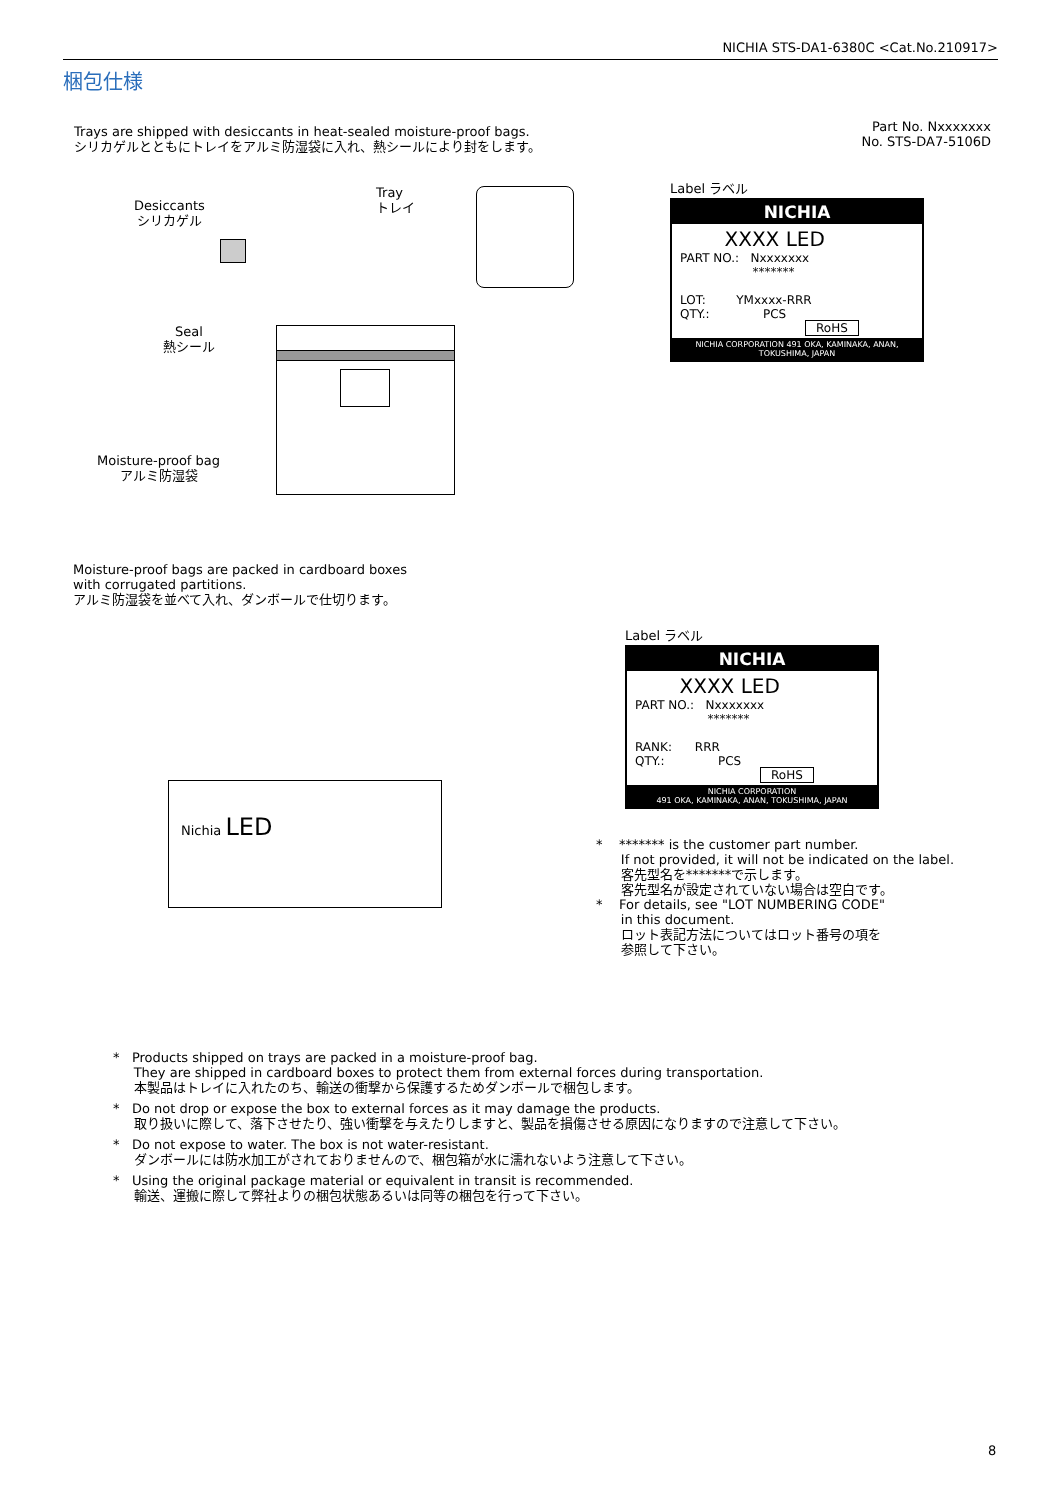NICHIA STS-DA1-6380C <Cat.No.210917>
梱包仕様
Trays are shipped with desiccants in heat-sealed moisture-proof bags.
シリカゲルとともにトレイをアルミ防湿袋に入れ、熱シールにより封をします。
Part No. Nxxxxxxx
No. STS-DA7-5106D
Desiccants
シリカゲル
Tray
トレイ
Seal
熱シール
Moisture-proof bag
アルミ防湿袋
Label ラベル
NICHIA
XXXX LED
PART NO.: Nxxxxxxx
*******
LOT: YMxxxx-RRR
QTY.: PCS
RoHS
NICHIA CORPORATION 491 OKA, KAMINAKA, ANAN, TOKUSHIMA, JAPAN
Moisture-proof bags are packed in cardboard boxes
with corrugated partitions.
アルミ防湿袋を並べて入れ、ダンボールで仕切ります。
Nichia LED
Label ラベル
NICHIA
XXXX LED
PART NO.: Nxxxxxxx
*******
RANK: RRR
QTY.: PCS
RoHS
NICHIA CORPORATION
491 OKA, KAMINAKA, ANAN, TOKUSHIMA, JAPAN
* ******* is the customer part number.
If not provided, it will not be indicated on the label.
客先型名を*******で示します。
客先型名が設定されていない場合は空白です。
* For details, see "LOT NUMBERING CODE"
in this document.
ロット表記方法についてはロット番号の項を
参照して下さい。
* Products shipped on trays are packed in a moisture-proof bag.
They are shipped in cardboard boxes to protect them from external forces during transportation.
本製品はトレイに入れたのち、輸送の衝撃から保護するためダンボールで梱包します。
* Do not drop or expose the box to external forces as it may damage the products.
取り扱いに際して、落下させたり、強い衝撃を与えたりしますと、製品を損傷させる原因になりますので注意して下さい。
* Do not expose to water. The box is not water-resistant.
ダンボールには防水加工がされておりませんので、梱包箱が水に濡れないよう注意して下さい。
* Using the original package material or equivalent in transit is recommended.
輸送、運搬に際して弊社よりの梱包状態あるいは同等の梱包を行って下さい。
8